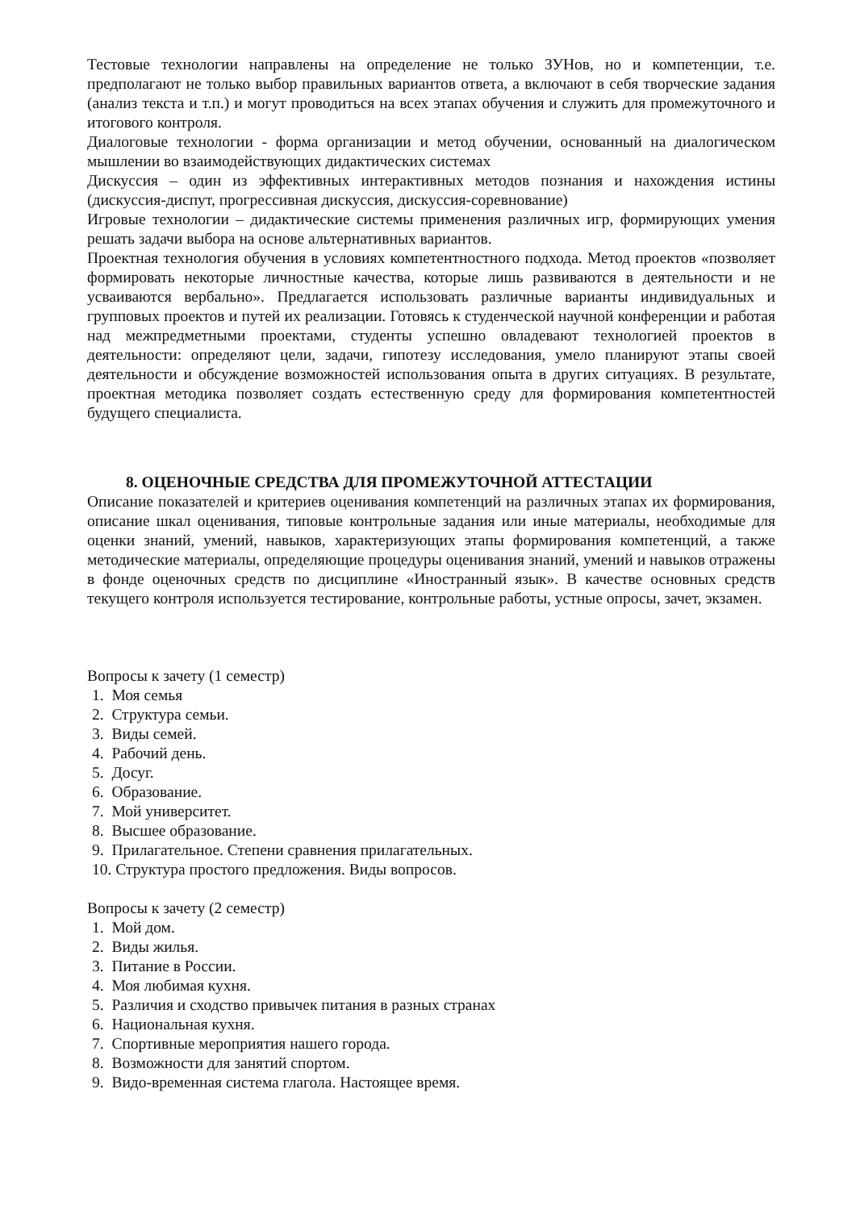Тестовые технологии направлены на определение не только ЗУНов, но и компетенции, т.е. предполагают не только выбор правильных вариантов ответа, а включают в себя творческие задания (анализ текста и т.п.) и могут проводиться на всех этапах обучения и служить для промежуточного и итогового контроля.
Диалоговые технологии - форма организации и метод обучении, основанный на диалогическом мышлении во взаимодействующих дидактических системах
Дискуссия – один из эффективных интерактивных методов познания и нахождения истины (дискуссия-диспут, прогрессивная дискуссия, дискуссия-соревнование)
Игровые технологии – дидактические системы применения различных игр, формирующих умения решать задачи выбора на основе альтернативных вариантов.
Проектная технология обучения в условиях компетентностного подхода. Метод проектов «позволяет формировать некоторые личностные качества, которые лишь развиваются в деятельности и не усваиваются вербально». Предлагается использовать различные варианты индивидуальных и групповых проектов и путей их реализации. Готовясь к студенческой научной конференции и работая над межпредметными проектами, студенты успешно овладевают технологией проектов в деятельности: определяют цели, задачи, гипотезу исследования, умело планируют этапы своей деятельности и обсуждение возможностей использования опыта в других ситуациях. В результате, проектная методика позволяет создать естественную среду для формирования компетентностей будущего специалиста.
8. ОЦЕНОЧНЫЕ СРЕДСТВА ДЛЯ ПРОМЕЖУТОЧНОЙ АТТЕСТАЦИИ
Описание показателей и критериев оценивания компетенций на различных этапах их формирования, описание шкал оценивания, типовые контрольные задания или иные материалы, необходимые для оценки знаний, умений, навыков, характеризующих этапы формирования компетенций, а также методические материалы, определяющие процедуры оценивания знаний, умений и навыков отражены в фонде оценочных средств по дисциплине «Иностранный язык». В качестве основных средств текущего контроля используется тестирование, контрольные работы, устные опросы, зачет, экзамен.
Вопросы к зачету (1 семестр)
1. Моя семья
2. Структура семьи.
3. Виды семей.
4. Рабочий день.
5. Досуг.
6. Образование.
7. Мой университет.
8. Высшее образование.
9. Прилагательное. Степени сравнения прилагательных.
10. Структура простого предложения. Виды вопросов.
Вопросы к зачету (2 семестр)
1. Мой дом.
2. Виды жилья.
3. Питание в России.
4. Моя любимая кухня.
5. Различия и сходство привычек питания в разных странах
6. Национальная кухня.
7. Спортивные мероприятия нашего города.
8. Возможности для занятий спортом.
9. Видо-временная система глагола. Настоящее время.